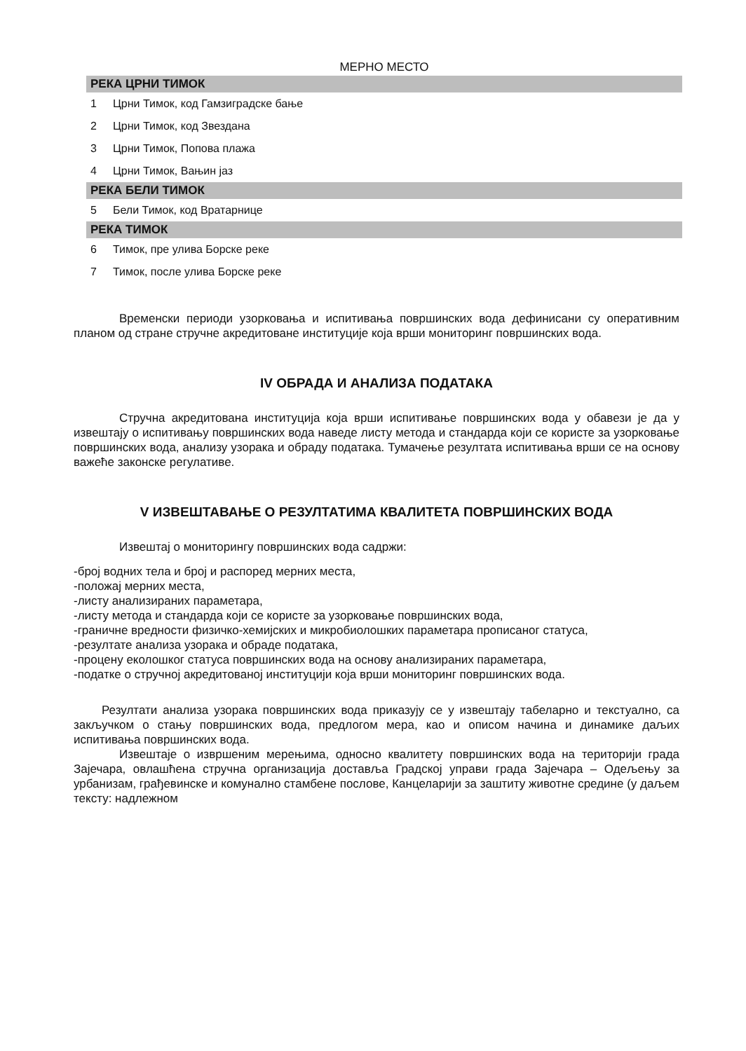| МЕРНО МЕСТО | |
| --- | --- |
| РЕКА ЦРНИ ТИМОК | |
| 1 | Црни Тимок, код Гамзиградске бање |
| 2 | Црни Тимок, код Звездана |
| 3 | Црни Тимок, Попова плажа |
| 4 | Црни Тимок, Вањин јаз |
| РЕКА БЕЛИ ТИМОК | |
| 5 | Бели Тимок, код Вратарнице |
| РЕКА ТИМОК | |
| 6 | Тимок, пре улива Борске реке |
| 7 | Тимок, после улива Борске реке |
Временски периоди узорковања и испитивања површинских вода дефинисани су оперативним планом од стране стручне акредитоване институције која врши мониторинг површинских вода.
IV ОБРАДА И АНАЛИЗА ПОДАТАКА
Стручна акредитована институција која врши испитивање површинских вода у обавези је да у извештају о испитивању површинских вода наведе листу метода и стандарда који се користе за узорковање површинских вода, анализу узорака и обраду података. Тумачење резултата испитивања врши се на основу важеће законске регулативе.
V ИЗВЕШТАВАЊЕ О РЕЗУЛТАТИМА КВАЛИТЕТА ПОВРШИНСКИХ ВОДА
Извештај о мониторингу површинских вода садржи:
-број водних тела и број и распоред мерних места,
-положај мерних места,
-листу анализираних параметара,
-листу метода и стандарда који се користе за узорковање површинских вода,
-граничне вредности физичко-хемијских и микробиолошких параметара прописаног статуса,
-резултате анализа узорака и обраде података,
-процену еколошког статуса површинских вода на основу анализираних параметара,
-податке о стручној акредитованој институцији која врши мониторинг површинских вода.
Резултати анализа узорака површинских вода приказују се у извештају табеларно и текстуално, са закључком о стању површинских вода, предлогом мера, као и описом начина и динамике даљих испитивања површинских вода.
Извештаје о извршеним мерењима, односно квалитету површинских вода на територији града Зајечара, овлашћена стручна организација доставља Градској управи града Зајечара – Одељењу за урбанизам, грађевинске и комунално стамбене послове, Канцеларији за заштиту животне средине (у даљем тексту: надлежном